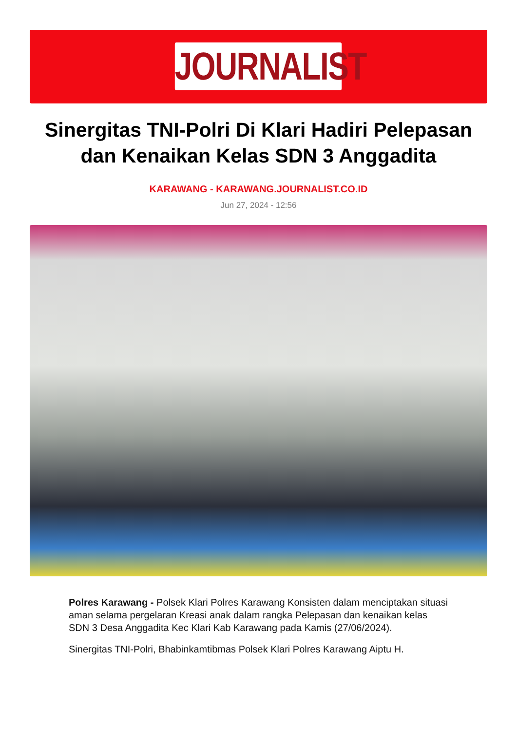JOURNALIST
Sinergitas TNI-Polri Di Klari Hadiri Pelepasan dan Kenaikan Kelas SDN 3 Anggadita
KARAWANG - KARAWANG.JOURNALIST.CO.ID
Jun 27, 2024 - 12:56
Polres Karawang - Polsek Klari Polres Karawang Konsisten dalam menciptakan situasi aman selama pergelaran Kreasi anak dalam rangka Pelepasan dan kenaikan kelas SDN 3 Desa Anggadita Kec Klari Kab Karawang pada Kamis (27/06/2024).
Sinergitas TNI-Polri, Bhabinkamtibmas Polsek Klari Polres Karawang Aiptu H.